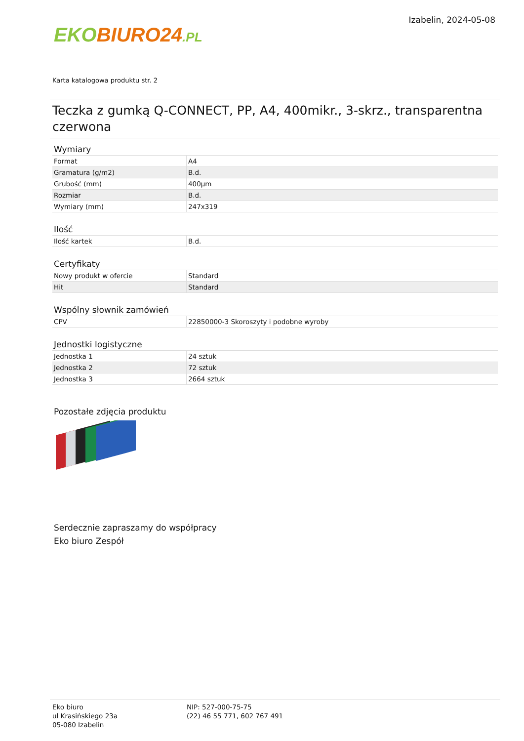EKO BIURO24.PL
Izabelin, 2024-05-08
Karta katalogowa produktu str. 2
Teczka z gumką Q-CONNECT, PP, A4, 400mikr., 3-skrz., transparentna czerwona
Wymiary
| Format | A4 |
| Gramatura (g/m2) | B.d. |
| Grubość (mm) | 400µm |
| Rozmiar | B.d. |
| Wymiary (mm) | 247x319 |
Ilość
| Ilość kartek | B.d. |
Certyfikaty
| Nowy produkt w ofercie | Standard |
| Hit | Standard |
Wspólny słownik zamówień
| CPV | 22850000-3 Skoroszyty i podobne wyroby |
Jednostki logistyczne
| Jednostka 1 | 24 sztuk |
| Jednostka 2 | 72 sztuk |
| Jednostka 3 | 2664 sztuk |
Pozostałe zdjęcia produktu
Serdecznie zapraszamy do współpracy
Eko biuro Zespół
Eko biuro
ul Krasińskiego 23a
05-080 Izabelin
NIP: 527-000-75-75
(22) 46 55 771, 602 767 491